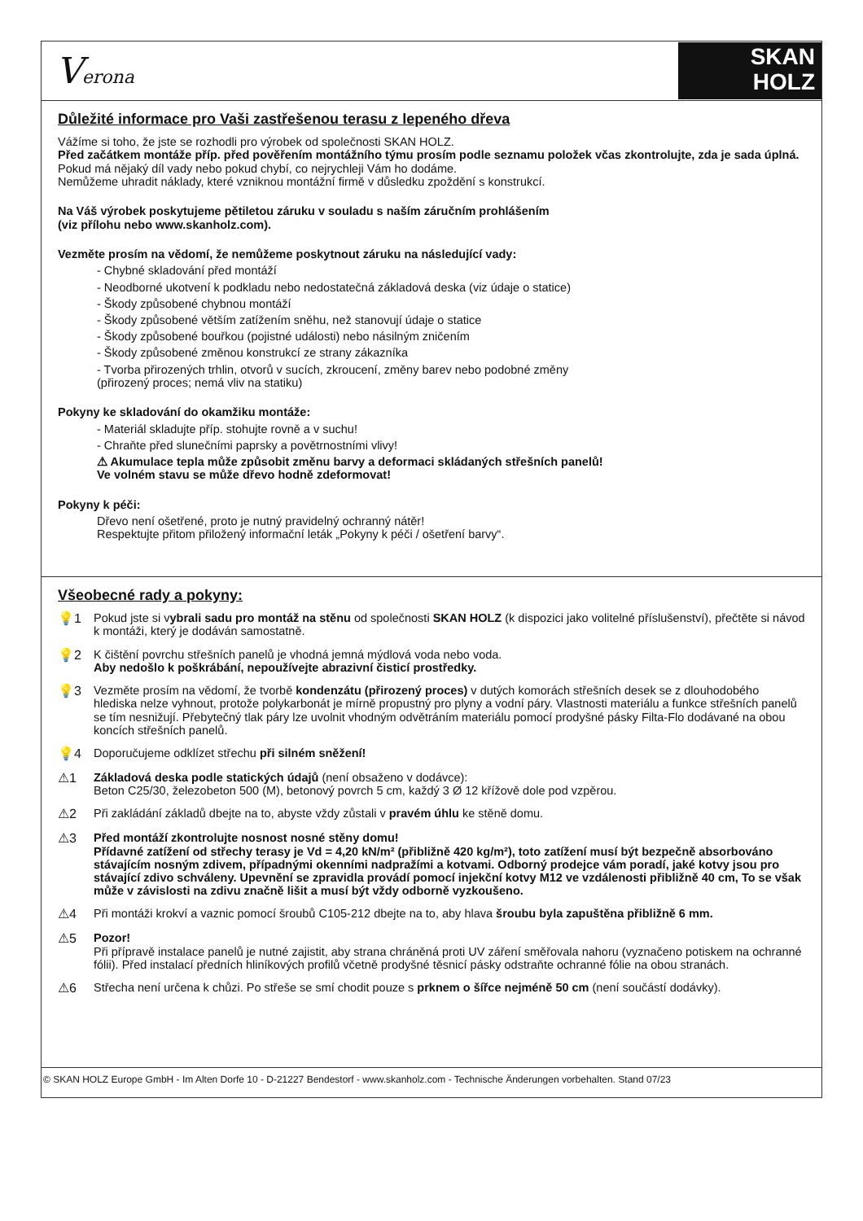Verona
SKAN
HOLZ
Důležité informace pro Vaši zastřešenou terasu z lepeného dřeva
Vážíme si toho, že jste se rozhodli pro výrobek od společnosti SKAN HOLZ.
Před začátkem montáže příp. před pověřením montážního týmu prosím podle seznamu položek včas zkontrolujte, zda je sada úplná.
Pokud má nějaký díl vady nebo pokud chybí, co nejrychleji Vám ho dodáme.
Nemůžeme uhradit náklady, které vzniknou montážní firmě v důsledku zpoždění s konstrukcí.
Na Váš výrobek poskytujeme pětiletou záruku v souladu s naším záručním prohlášením
(viz přílohu nebo www.skanholz.com).
Vezměte prosím na vědomí, že nemůžeme poskytnout záruku na následující vady:
- Chybné skladování před montáží
- Neodborné ukotvení k podkladu nebo nedostatečná základová deska (viz údaje o statice)
- Škody způsobené chybnou montáží
- Škody způsobené větším zatížením sněhu, než stanovují údaje o statice
- Škody způsobené bouřkou (pojistné události) nebo násilným zničením
- Škody způsobené změnou konstrukcí ze strany zákazníka
- Tvorba přirozených trhlin, otvorů v sucích, zkroucení, změny barev nebo podobné změny
(přirozený proces; nemá vliv na statiku)
Pokyny ke skladování do okamžiku montáže:
- Materiál skladujte příp. stohujte rovně a v suchu!
- Chraňte před slunečními paprsky a povětrnostními vlivy!
⚠ Akumulace tepla může způsobit změnu barvy a deformaci skládaných střešních panelů!
Ve volném stavu se může dřevo hodně zdeformovat!
Pokyny k péči:
Dřevo není ošetřené, proto je nutný pravidelný ochranný nátěr!
Respektujte přitom přiložený informační leták „Pokyny k péči / ošetření barvy“.
Všeobecné rady a pokyny:
💡1 Pokud jste si vybrali sadu pro montáž na stěnu od společnosti SKAN HOLZ (k dispozici jako volitelné příslušenství), přečtěte si návod k montáži, který je dodáván samostatně.
💡2 K čištění povrchu střešních panelů je vhodná jemná mýdlová voda nebo voda.
Aby nedošlo k poškrábání, nepoužívejte abrazivní čisticí prostředky.
💡3 Vezměte prosím na vědomí, že tvorbě kondenzátu (přirozený proces) v dutých komorách střešních desek se z dlouhodobého hlediska nelze vyhnout, protože polykarbonát je mírně propustný pro plyny a vodní páry. Vlastnosti materiálu a funkce střešních panelů se tím nesnižují. Přebytečný tlak páry lze uvolnit vhodným odvětráním materiálu pomocí prodyšné pásky Filta-Flo dodávané na obou koncích střešních panelů.
💡4 Doporučujeme odklízet střechu při silném sněžení!
⚠1 Základová deska podle statických údajů (není obsaženo v dodávce):
Beton C25/30, železobeton 500 (M), betonový povrch 5 cm, každý 3 Ø 12 křížově dole pod vzpěrou.
⚠2 Při zakládání základů dbejte na to, abyste vždy zůstali v pravém úhlu ke stěně domu.
⚠3 Před montáží zkontrolujte nosnost nosné stěny domu!
Přídavné zatížení od střechy terasy je Vd = 4,20 kN/m² (přibližně 420 kg/m²), toto zatížení musí být bezpečně absorbováno stávajícím nosným zdivem, případnými okenními nadpražími a kotvami. Odborný prodejce vám poradí, jaké kotvy jsou pro stávající zdivo schváleny. Upevnění se zpravidla provádí pomocí injekční kotvy M12 ve vzdálenosti přibližně 40 cm, To se však může v závislosti na zdivu značně lišit a musí být vždy odborně vyzkoušeno.
⚠4 Při montáži krokví a vaznic pomocí šroubů C105-212 dbejte na to, aby hlava šroubu byla zapuštěna přibližně 6 mm.
⚠5 Pozor!
Při přípravě instalace panelů je nutné zajistit, aby strana chráněná proti UV záření směřovala nahoru (vyznačeno potiskem na ochranné fólii). Před instalací předních hliníkových profilů včetně prodyšné těsnicí pásky odstraňte ochranné fólie na obou stranách.
⚠6 Střecha není určena k chůzi. Po střeše se smí chodit pouze s prknem o šířce nejméně 50 cm (není součástí dodávky).
© SKAN HOLZ Europe GmbH - Im Alten Dorfe 10 - D-21227 Bendestorf - www.skanholz.com - Technische Änderungen vorbehalten. Stand 07/23